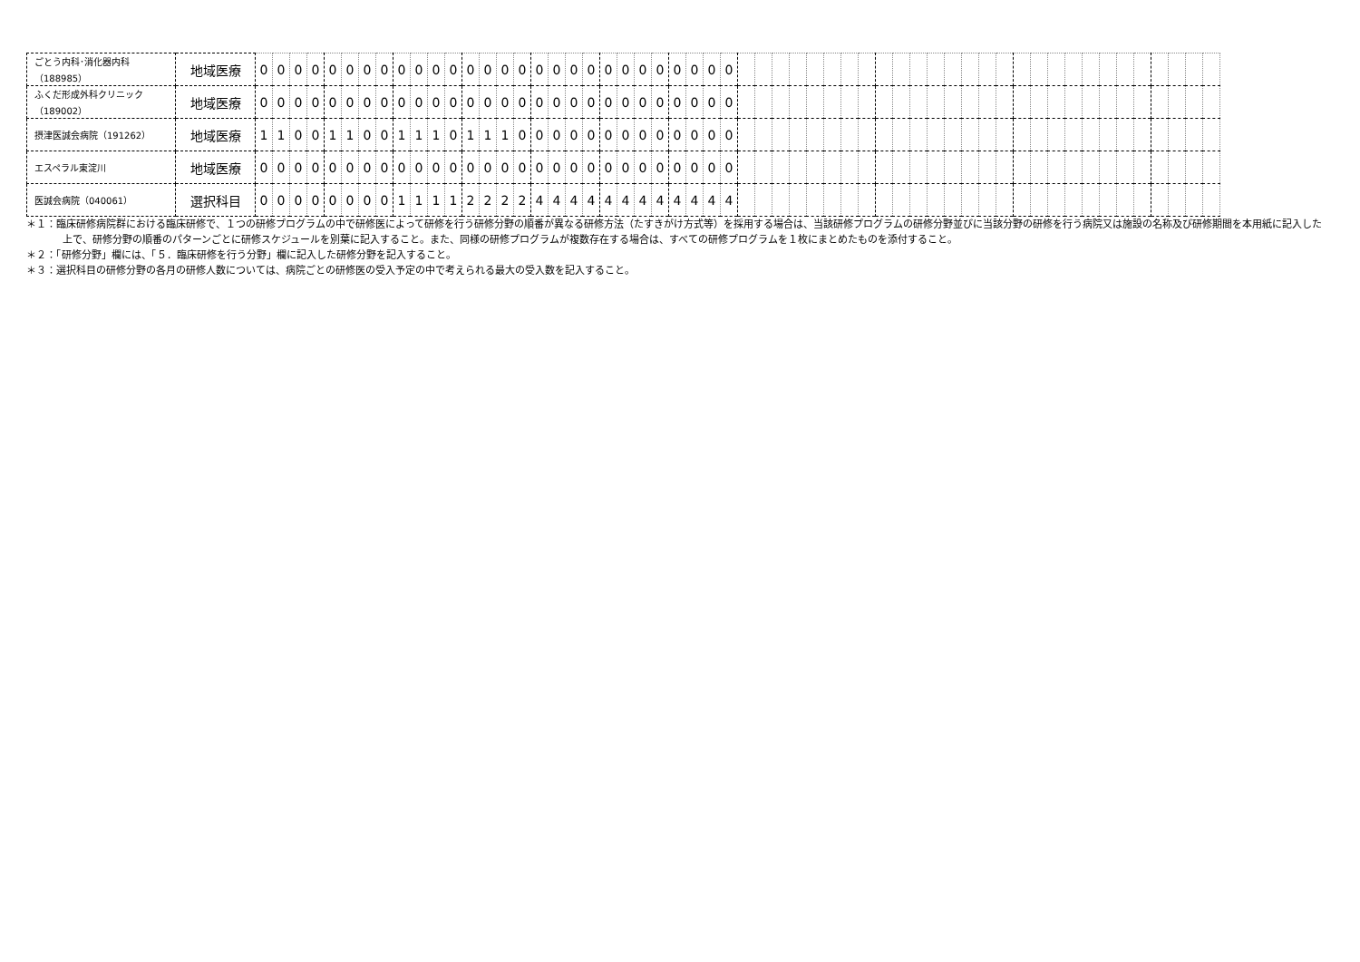| ごとう内科･消化器内科 （188985） | 地域医療 | 0 | 0 | 0 | 0 | 0 | 0 | 0 | 0 | 0 | 0 | 0 | 0 | 0 | 0 | 0 | 0 | 0 | 0 | 0 | 0 | 0 | 0 | 0 | 0 | 0 | 0 | 0 | 0 | | | | | | | | | | | | | | | | | | | | | | | | | | | | |
| ふくだ形成外科クリニック （189002） | 地域医療 | 0 | 0 | 0 | 0 | 0 | 0 | 0 | 0 | 0 | 0 | 0 | 0 | 0 | 0 | 0 | 0 | 0 | 0 | 0 | 0 | 0 | 0 | 0 | 0 | 0 | 0 | 0 | 0 | | | | | | | | | | | | | | | | | | | | | | | | | | | | |
| 摂津医誠会病院（191262） | 地域医療 | 1 | 1 | 0 | 0 | 1 | 1 | 0 | 0 | 1 | 1 | 1 | 0 | 1 | 1 | 1 | 0 | 0 | 0 | 0 | 0 | 0 | 0 | 0 | 0 | 0 | 0 | 0 | 0 | | | | | | | | | | | | | | | | | | | | | | | | | | | | |
| エスペラル東淀川 | 地域医療 | 0 | 0 | 0 | 0 | 0 | 0 | 0 | 0 | 0 | 0 | 0 | 0 | 0 | 0 | 0 | 0 | 0 | 0 | 0 | 0 | 0 | 0 | 0 | 0 | 0 | 0 | 0 | 0 | | | | | | | | | | | | | | | | | | | | | | | | | | | | |
| 医誠会病院（040061） | 選択科目 | 0 | 0 | 0 | 0 | 0 | 0 | 0 | 0 | 1 | 1 | 1 | 1 | 2 | 2 | 2 | 2 | 4 | 4 | 4 | 4 | 4 | 4 | 4 | 4 | 4 | 4 | 4 | 4 | | | | | | | | | | | | | | | | | | | | | | | | | | | | |
＊１：臨床研修病院群における臨床研修で、１つの研修プログラムの中で研修医によって研修を行う研修分野の順番が異なる研修方法（たすきがけ方式等）を採用する場合は、当該研修プログラムの研修分野並びに当該分野の研修を行う病院又は施設の名称及び研修期間を本用紙に記入した上で、研修分野の順番のパターンごとに研修スケジュールを別葉に記入すること。また、同様の研修プログラムが複数存在する場合は、すべての研修プログラムを１枚にまとめたものを添付すること。
＊２：「研修分野」欄には、「５．臨床研修を行う分野」欄に記入した研修分野を記入すること。
＊３：選択科目の研修分野の各月の研修人数については、病院ごとの研修医の受入予定の中で考えられる最大の受入数を記入すること。